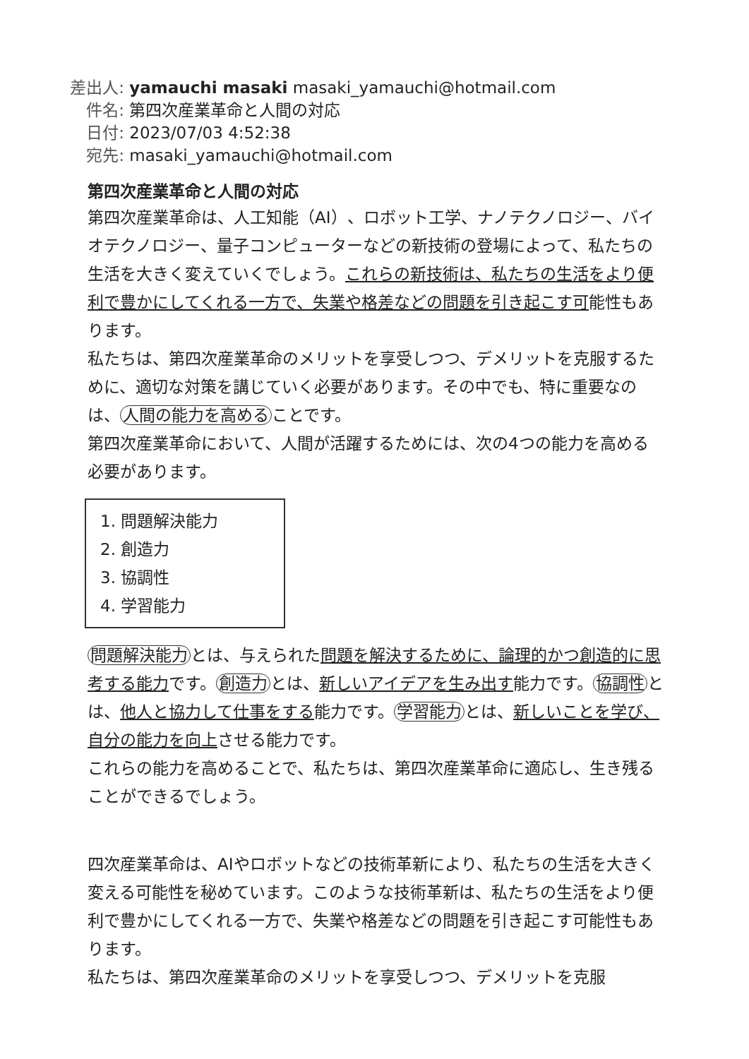差出人: yamauchi masaki masaki_yamauchi@hotmail.com
件名: 第四次産業革命と人間の対応
日付: 2023/07/03 4:52:38
宛先: masaki_yamauchi@hotmail.com
第四次産業革命と人間の対応
第四次産業革命は、人工知能（AI）、ロボット工学、ナノテクノロジー、バイオテクノロジー、量子コンピューターなどの新技術の登場によって、私たちの生活を大きく変えていくでしょう。これらの新技術は、私たちの生活をより便利で豊かにしてくれる一方で、失業や格差などの問題を引き起こす可能性もあります。
私たちは、第四次産業革命のメリットを享受しつつ、デメリットを克服するために、適切な対策を講じていく必要があります。その中でも、特に重要なのは、 人間の能力を高める ことです。
第四次産業革命において、人間が活躍するためには、次の4つの能力を高める必要があります。
1. 問題解決能力
2. 創造力
3. 協調性
4. 学習能力
問題解決能力 とは、与えられた問題を解決するために、論理的かつ創造的に思考する能力です。 創造力 とは、新しいアイデアを生み出す能力です。 協調性 とは、他人と協力して仕事をする能力です。 学習能力 とは、新しいことを学び、自分の能力を向上させる能力です。
これらの能力を高めることで、私たちは、第四次産業革命に適応し、生き残ることができるでしょう。
四次産業革命は、AIやロボットなどの技術革新により、私たちの生活を大きく変える可能性を秘めています。このような技術革新は、私たちの生活をより便利で豊かにしてくれる一方で、失業や格差などの問題を引き起こす可能性もあります。
私たちは、第四次産業革命のメリットを享受しつつ、デメリットを克服